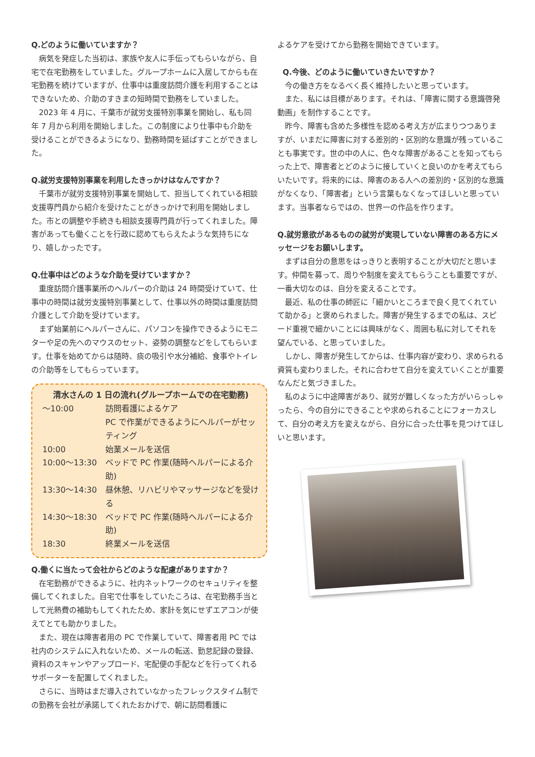Q.どのように働いていますか？
病気を発症した当初は、家族や友人に手伝ってもらいながら、自宅で在宅勤務をしていました。グループホームに入居してからも在宅勤務を続けていますが、仕事中は重度訪問介護を利用することはできないため、介助のすきまの短時間で勤務をしていました。
2023 年 4 月に、千葉市が就労支援特別事業を開始し、私も同年 7 月から利用を開始しました。この制度により仕事中も介助を受けることができるようになり、勤務時間を延ばすことができました。
Q.就労支援特別事業を利用したきっかけはなんですか？
千葉市が就労支援特別事業を開始して、担当してくれている相談支援専門員から紹介を受けたことがきっかけで利用を開始しました。市との調整や手続きも相談支援専門員が行ってくれました。障害があっても働くことを行政に認めてもらえたような気持ちになり、嬉しかったです。
Q.仕事中はどのような介助を受けていますか？
重度訪問介護事業所のヘルパーの介助は 24 時間受けていて、仕事中の時間は就労支援特別事業として、仕事以外の時間は重度訪問介護として介助を受けています。
まず始業前にヘルパーさんに、パソコンを操作できるようにモニターや足の先へのマウスのセット、姿勢の調整などをしてもらいます。仕事を始めてからは随時、痰の吸引や水分補給、食事やトイレの介助等をしてもらっています。
清水さんの 1 日の流れ(グループホームでの在宅勤務)
| ～10:00 | 訪問看護によるケア PC で作業ができるようにヘルパーがセッティング |
| 10:00 | 始業メールを送信 |
| 10:00～13:30 | ベッドで PC 作業(随時ヘルパーによる介助) |
| 13:30～14:30 | 昼休憩、リハビリやマッサージなどを受ける |
| 14:30～18:30 | ベッドで PC 作業(随時ヘルパーによる介助) |
| 18:30 | 終業メールを送信 |
Q.働くに当たって会社からどのような配慮がありますか？
在宅勤務ができるように、社内ネットワークのセキュリティを整備してくれました。自宅で仕事をしていたころは、在宅勤務手当として光熱費の補助もしてくれたため、家計を気にせずエアコンが使えてとても助かりました。
また、現在は障害者用の PC で作業していて、障害者用 PC では社内のシステムに入れないため、メールの転送、勤怠記録の登録、資料のスキャンやアップロード、宅配便の手配などを行ってくれるサポーターを配置してくれました。
さらに、当時はまだ導入されていなかったフレックスタイム制での勤務を会社が承諾してくれたおかげで、朝に訪問看護に
よるケアを受けてから勤務を開始できています。
Q.今後、どのように働いていきたいですか？
今の働き方をなるべく長く維持したいと思っています。
また、私には目標があります。それは、「障害に関する意識啓発動画」を制作することです。
昨今、障害も含めた多様性を認める考え方が広まりつつありますが、いまだに障害に対する差別的・区別的な意識が残っていることも事実です。世の中の人に、色々な障害があることを知ってもらった上で、障害者とどのように接していくと良いのかを考えてもらいたいです。将来的には、障害のある人への差別的・区別的な意識がなくなり、「障害者」という言葉もなくなってほしいと思っています。当事者ならではの、世界一の作品を作ります。
Q.就労意欲があるものの就労が実現していない障害のある方にメッセージをお願いします。
まずは自分の意思をはっきりと表明することが大切だと思います。仲間を募って、周りや制度を変えてもらうことも重要ですが、一番大切なのは、自分を変えることです。
最近、私の仕事の師匠に「細かいところまで良く見てくれていて助かる」と褒められました。障害が発生するまでの私は、スピード重視で細かいことには興味がなく、周囲も私に対してそれを望んでいる、と思っていました。
しかし、障害が発生してからは、仕事内容が変わり、求められる資質も変わりました。それに合わせて自分を変えていくことが重要なんだと気づきました。
私のように中途障害があり、就労が難しくなった方がいらっしゃったら、今の自分にできることや求められることにフォーカスして、自分の考え方を変えながら、自分に合った仕事を見つけてほしいと思います。